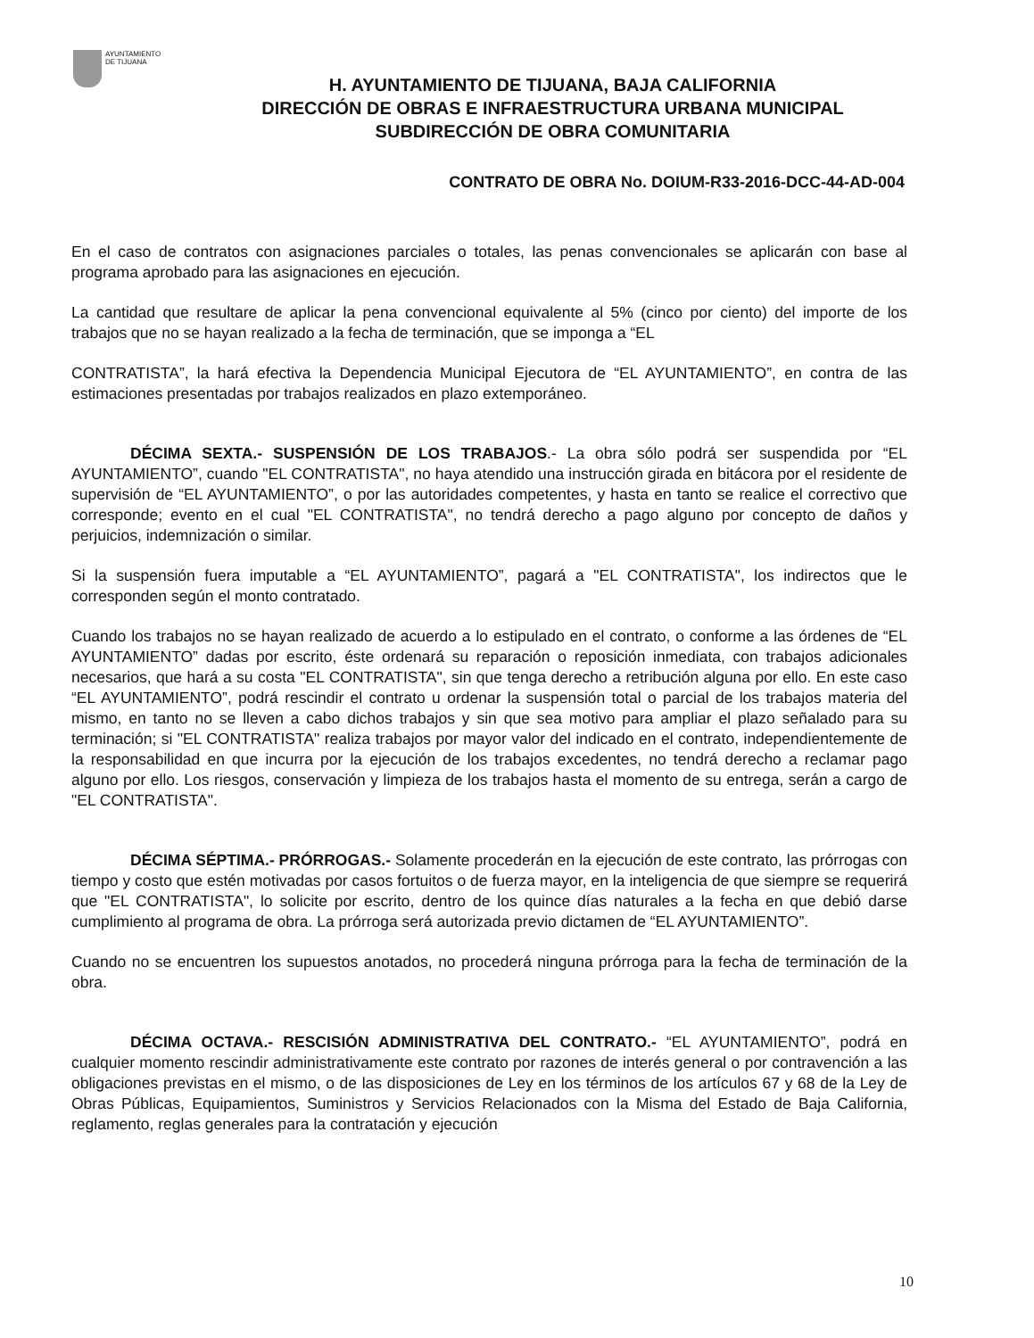AYUNTAMIENTO
DE TIJUANA
H. AYUNTAMIENTO DE TIJUANA, BAJA CALIFORNIA
DIRECCIÓN DE OBRAS E INFRAESTRUCTURA URBANA MUNICIPAL
SUBDIRECCIÓN DE OBRA COMUNITARIA
CONTRATO DE OBRA No. DOIUM-R33-2016-DCC-44-AD-004
En el caso de contratos con asignaciones parciales o totales, las penas convencionales se aplicarán con base al programa aprobado para las asignaciones en ejecución.
La cantidad que resultare de aplicar la pena convencional equivalente al 5% (cinco por ciento) del importe de los trabajos que no se hayan realizado a la fecha de terminación, que se imponga a “EL
CONTRATISTA”, la hará efectiva la Dependencia Municipal Ejecutora de “EL AYUNTAMIENTO”, en contra de las estimaciones presentadas por trabajos realizados en plazo extemporáneo.
DÉCIMA SEXTA.- SUSPENSIÓN DE LOS TRABAJOS.- La obra sólo podrá ser suspendida por “EL AYUNTAMIENTO”, cuando "EL CONTRATISTA", no haya atendido una instrucción girada en bitácora por el residente de supervisión de “EL AYUNTAMIENTO”, o por las autoridades competentes, y hasta en tanto se realice el correctivo que corresponde; evento en el cual "EL CONTRATISTA", no tendrá derecho a pago alguno por concepto de daños y perjuicios, indemnización o similar.
Si la suspensión fuera imputable a “EL AYUNTAMIENTO”, pagará a "EL CONTRATISTA", los indirectos que le corresponden según el monto contratado.
Cuando los trabajos no se hayan realizado de acuerdo a lo estipulado en el contrato, o conforme a las órdenes de “EL AYUNTAMIENTO” dadas por escrito, éste ordenará su reparación o reposición inmediata, con trabajos adicionales necesarios, que hará a su costa "EL CONTRATISTA", sin que tenga derecho a retribución alguna por ello. En este caso “EL AYUNTAMIENTO”, podrá rescindir el contrato u ordenar la suspensión total o parcial de los trabajos materia del mismo, en tanto no se lleven a cabo dichos trabajos y sin que sea motivo para ampliar el plazo señalado para su terminación; si "EL CONTRATISTA" realiza trabajos por mayor valor del indicado en el contrato, independientemente de la responsabilidad en que incurra por la ejecución de los trabajos excedentes, no tendrá derecho a reclamar pago alguno por ello. Los riesgos, conservación y limpieza de los trabajos hasta el momento de su entrega, serán a cargo de "EL CONTRATISTA".
DÉCIMA SÉPTIMA.- PRÓRROGAS.- Solamente procederán en la ejecución de este contrato, las prórrogas con tiempo y costo que estén motivadas por casos fortuitos o de fuerza mayor, en la inteligencia de que siempre se requerirá que "EL CONTRATISTA", lo solicite por escrito, dentro de los quince días naturales a la fecha en que debió darse cumplimiento al programa de obra. La prórroga será autorizada previo dictamen de “EL AYUNTAMIENTO”.
Cuando no se encuentren los supuestos anotados, no procederá ninguna prórroga para la fecha de terminación de la obra.
DÉCIMA OCTAVA.- RESCISIÓN ADMINISTRATIVA DEL CONTRATO.- “EL AYUNTAMIENTO”, podrá en cualquier momento rescindir administrativamente este contrato por razones de interés general o por contravención a las obligaciones previstas en el mismo, o de las disposiciones de Ley en los términos de los artículos 67 y 68 de la Ley de Obras Públicas, Equipamientos, Suministros y Servicios Relacionados con la Misma del Estado de Baja California, reglamento, reglas generales para la contratación y ejecución
10